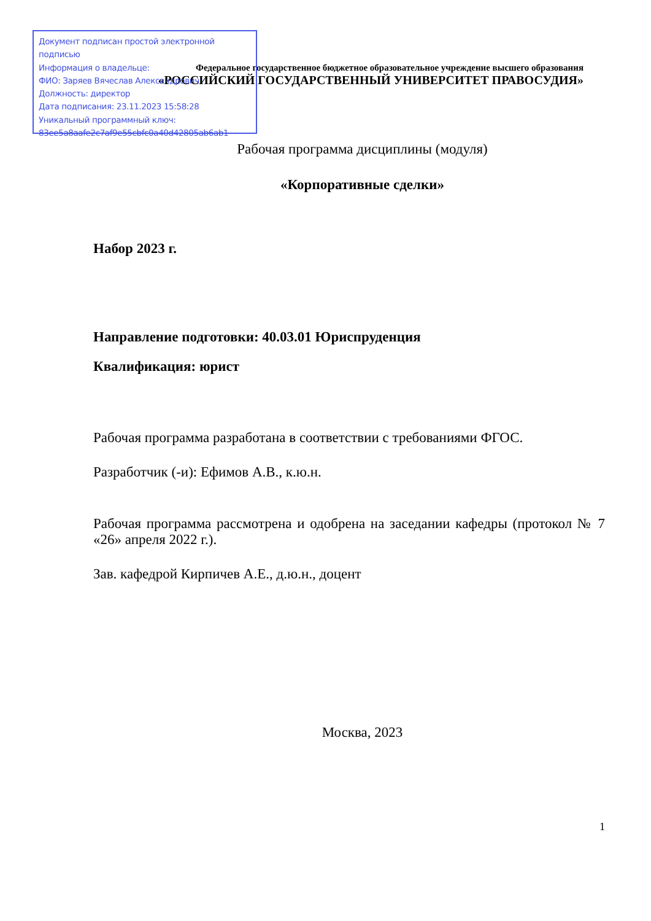Федеральное государственное бюджетное образовательное учреждение высшего образования
«РОССИЙСКИЙ ГОСУДАРСТВЕННЫЙ УНИВЕРСИТЕТ ПРАВОСУДИЯ»
Рабочая программа дисциплины (модуля)
«Корпоративные сделки»
Набор 2023 г.
Направление подготовки: 40.03.01 Юриспруденция
Квалификация: юрист
Рабочая программа разработана в соответствии с требованиями ФГОС.
Разработчик (-и): Ефимов А.В., к.ю.н.
Рабочая программа рассмотрена и одобрена на заседании кафедры (протокол № 7 «26» апреля 2022 г.).
Зав. кафедрой Кирпичев А.Е., д.ю.н., доцент
Москва, 2023
1
Документ подписан простой электронной подписью
Информация о владельце:
ФИО: Заряев Вячеслав Александрович
Должность: директор
Дата подписания: 23.11.2023 15:58:28
Уникальный программный ключ:
83ee5a8aafe2c7af9e55cbfc0a40d42805ab6ab1